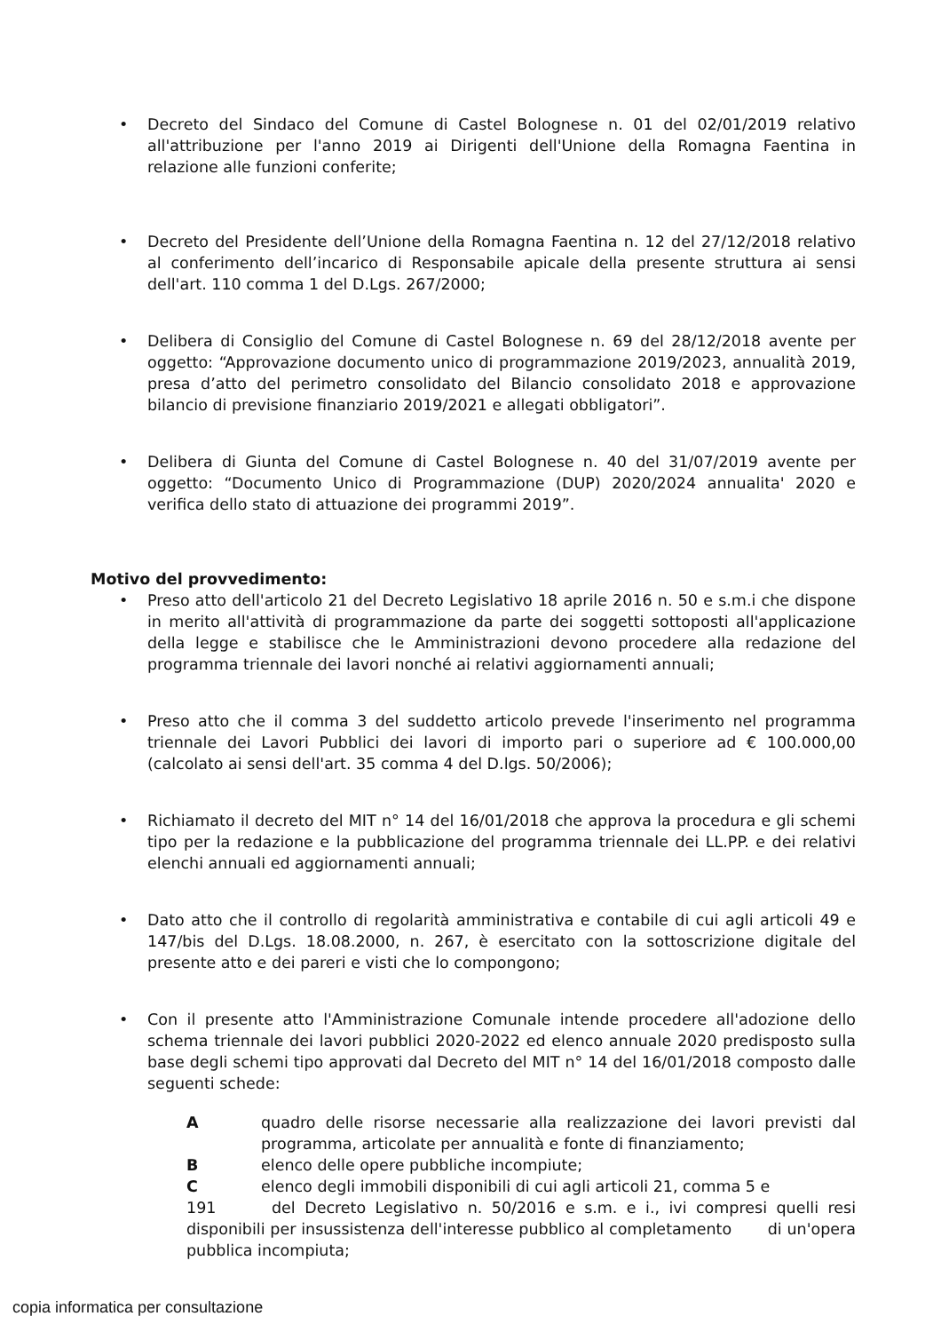• Decreto del Sindaco del Comune di Castel Bolognese n. 01 del 02/01/2019 relativo all'attribuzione per l'anno 2019 ai Dirigenti dell'Unione della Romagna Faentina in relazione alle funzioni conferite;
• Decreto del Presidente dell’Unione della Romagna Faentina n. 12 del 27/12/2018 relativo al conferimento dell’incarico di Responsabile apicale della presente struttura ai sensi dell'art. 110 comma 1 del D.Lgs. 267/2000;
• Delibera di Consiglio del Comune di Castel Bolognese n. 69 del 28/12/2018 avente per oggetto: “Approvazione documento unico di programmazione 2019/2023, annualità 2019, presa d’atto del perimetro consolidato del Bilancio consolidato 2018 e approvazione bilancio di previsione finanziario 2019/2021 e allegati obbligatori”.
• Delibera di Giunta del Comune di Castel Bolognese n. 40 del 31/07/2019 avente per oggetto: “Documento Unico di Programmazione (DUP) 2020/2024 annualita' 2020 e verifica dello stato di attuazione dei programmi 2019”.
Motivo del provvedimento:
• Preso atto dell'articolo 21 del Decreto Legislativo 18 aprile 2016 n. 50 e s.m.i che dispone in merito all'attività di programmazione da parte dei soggetti sottoposti all'applicazione della legge e stabilisce che le Amministrazioni devono procedere alla redazione del programma triennale dei lavori nonché ai relativi aggiornamenti annuali;
• Preso atto che il comma 3 del suddetto articolo prevede l'inserimento nel programma triennale dei Lavori Pubblici dei lavori di importo pari o superiore ad € 100.000,00 (calcolato ai sensi dell'art. 35 comma 4 del D.lgs. 50/2006);
• Richiamato il decreto del MIT n° 14 del 16/01/2018 che approva la procedura e gli schemi tipo per la redazione e la pubblicazione del programma triennale dei LL.PP. e dei relativi elenchi annuali ed aggiornamenti annuali;
• Dato atto che il controllo di regolarità amministrativa e contabile di cui agli articoli 49 e 147/bis del D.Lgs. 18.08.2000, n. 267, è esercitato con la sottoscrizione digitale del presente atto e dei pareri e visti che lo compongono;
• Con il presente atto l'Amministrazione Comunale intende procedere all'adozione dello schema triennale dei lavori pubblici 2020-2022 ed elenco annuale 2020 predisposto sulla base degli schemi tipo approvati dal Decreto del MIT n° 14 del 16/01/2018 composto dalle seguenti schede:
Aquadro delle risorse necessarie alla realizzazione dei lavori previsti dal programma, articolate per annualità e fonte di finanziamento;
Belenco delle opere pubbliche incompiute;
Celenco degli immobili disponibili di cui agli articoli 21, comma 5 e
191 del Decreto Legislativo n. 50/2016 e s.m. e i., ivi compresi quelli resi disponibili per insussistenza dell'interesse pubblico al completamento di un'opera pubblica incompiuta;
copia informatica per consultazione